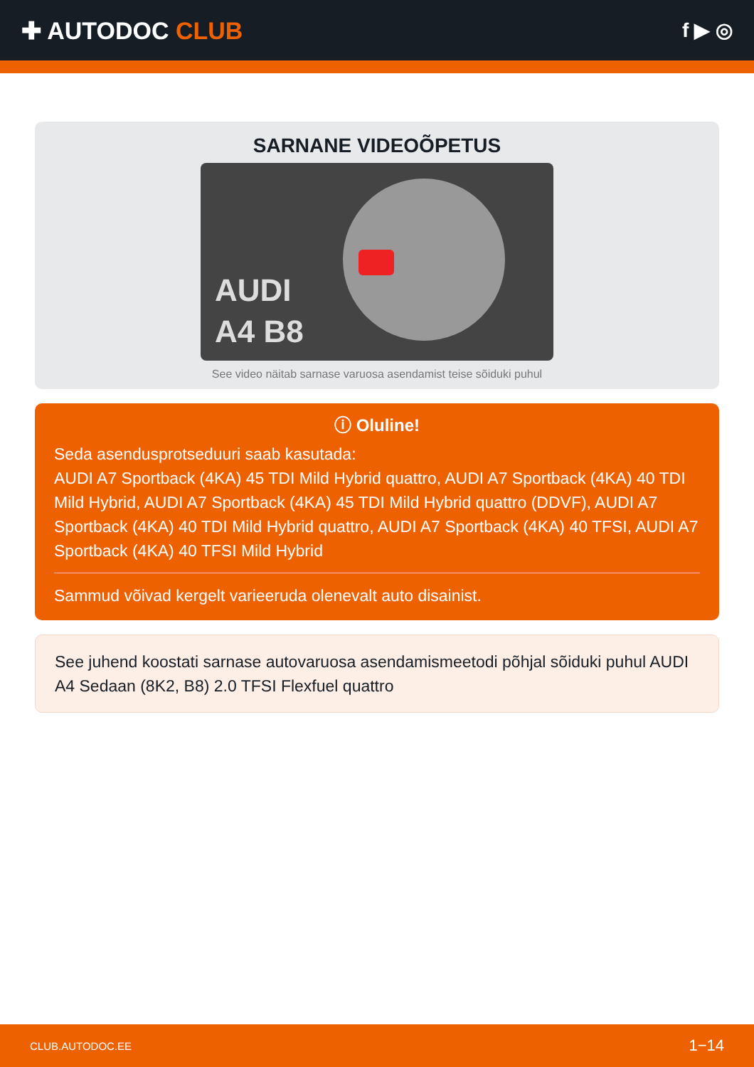✚ AUTODOC CLUB
f ▶ ◎
SARNANE VIDEOÕPETUS
AUDI
A4 B8
See video näitab sarnase varuosa asendamist teise sõiduki puhul
ⓘ Oluline!
Seda asendusprotseduuri saab kasutada:
AUDI A7 Sportback (4KA) 45 TDI Mild Hybrid quattro, AUDI A7 Sportback (4KA) 40 TDI Mild Hybrid, AUDI A7 Sportback (4KA) 45 TDI Mild Hybrid quattro (DDVF), AUDI A7 Sportback (4KA) 40 TDI Mild Hybrid quattro, AUDI A7 Sportback (4KA) 40 TFSI, AUDI A7 Sportback (4KA) 40 TFSI Mild Hybrid
Sammud võivad kergelt varieeruda olenevalt auto disainist.
See juhend koostati sarnase autovaruosa asendamismeetodi põhjal sõiduki puhul AUDI A4 Sedaan (8K2, B8) 2.0 TFSI Flexfuel quattro
CLUB.AUTODOC.EE 1−14